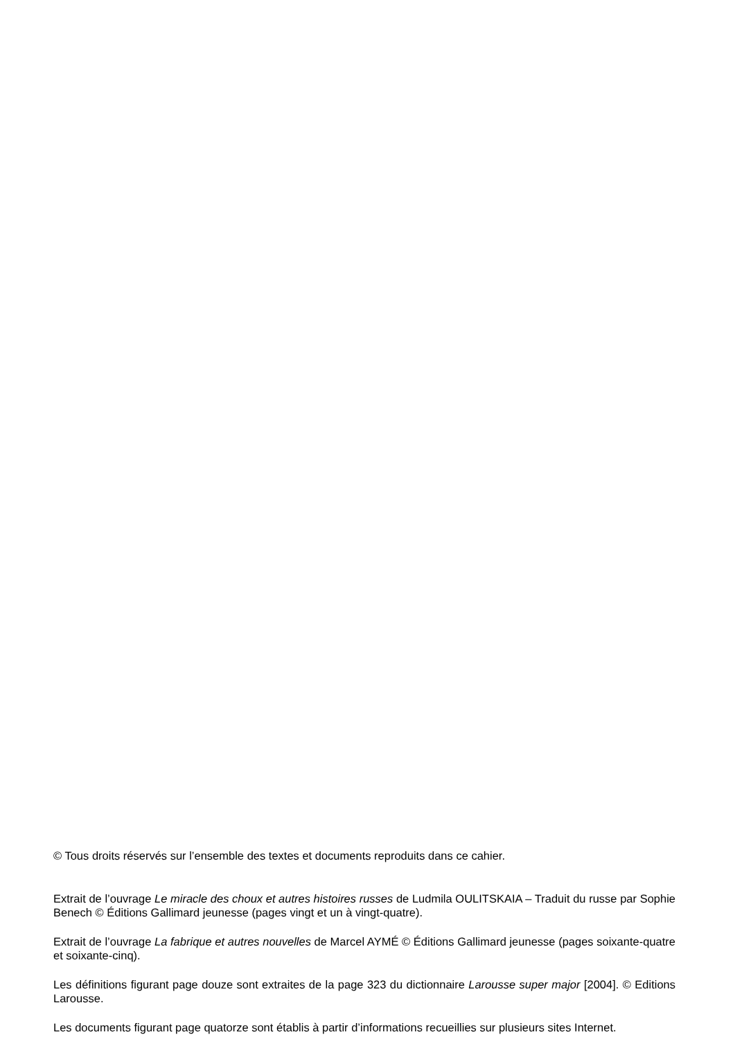© Tous droits réservés sur l’ensemble des textes et documents reproduits dans ce cahier.
Extrait de l’ouvrage Le miracle des choux et autres histoires russes de Ludmila OULITSKAIA – Traduit du russe par Sophie Benech © Éditions Gallimard jeunesse (pages vingt et un à vingt-quatre).
Extrait de l’ouvrage La fabrique et autres nouvelles de Marcel AYMÉ © Éditions Gallimard jeunesse (pages soixante-quatre et soixante-cinq).
Les définitions figurant page douze sont extraites de la page 323 du dictionnaire Larousse super major [2004]. © Editions Larousse.
Les documents figurant page quatorze sont établis à partir d’informations recueillies sur plusieurs sites Internet.